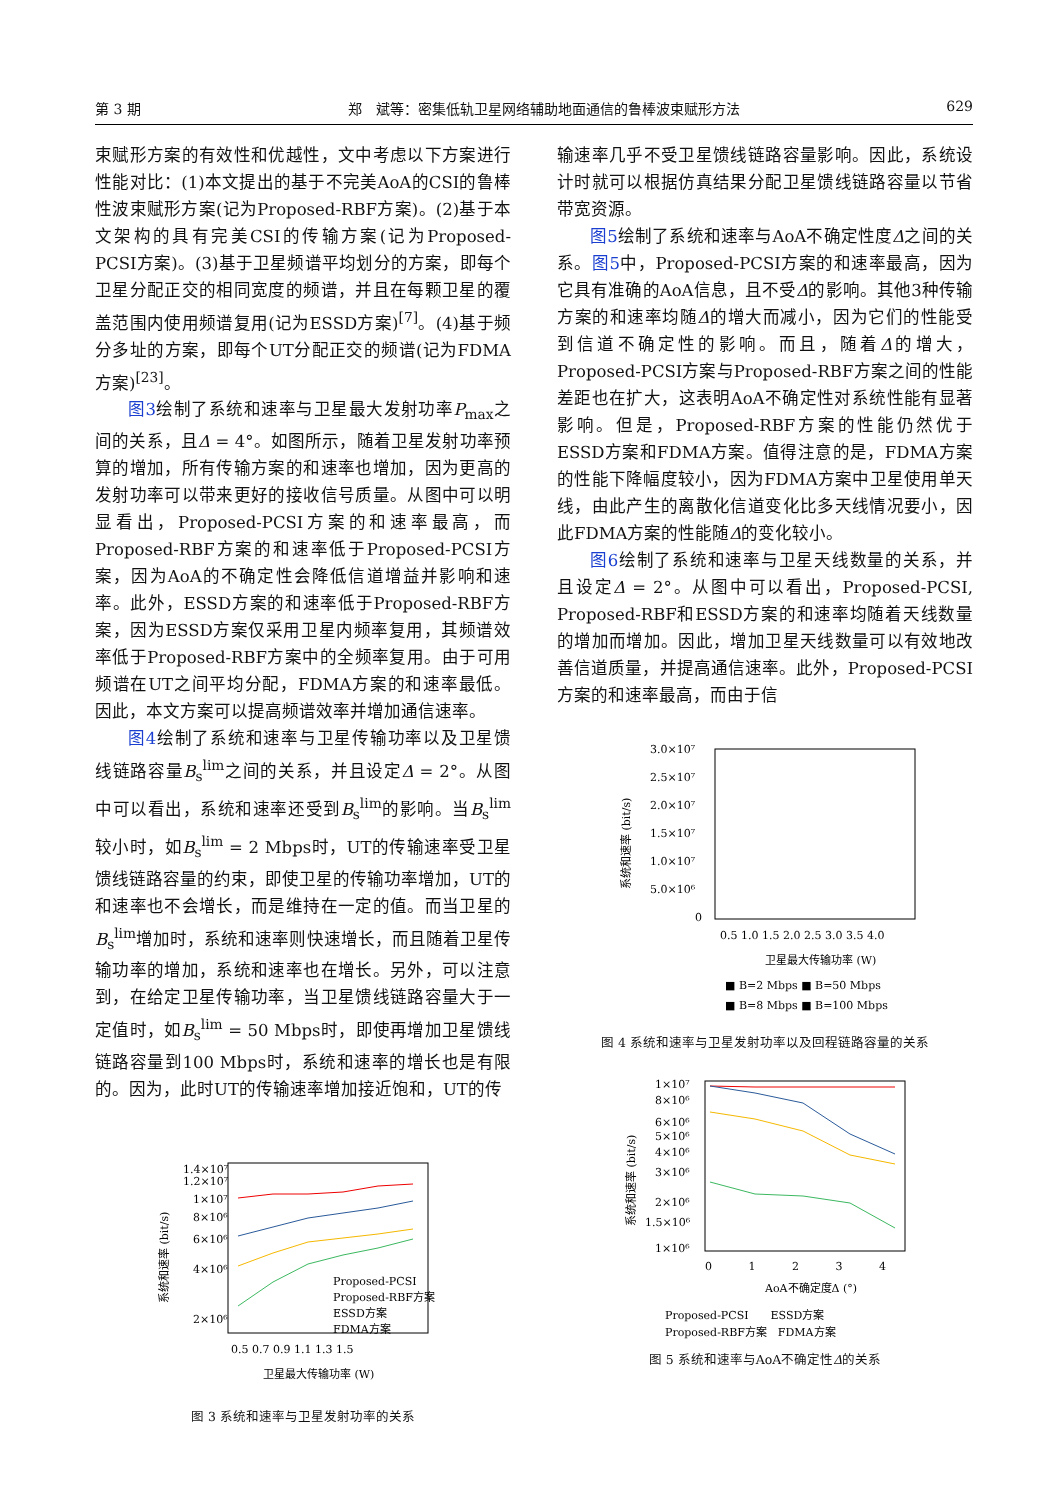第 3 期 郑　斌等：密集低轨卫星网络辅助地面通信的鲁棒波束赋形方法 629
束赋形方案的有效性和优越性，文中考虑以下方案进行性能对比：(1)本文提出的基于不完美AoA的CSI的鲁棒性波束赋形方案(记为Proposed-RBF方案)。(2)基于本文架构的具有完美CSI的传输方案(记为Proposed-PCSI方案)。(3)基于卫星频谱平均划分的方案，即每个卫星分配正交的相同宽度的频谱，并且在每颗卫星的覆盖范围内使用频谱复用(记为ESSD方案)<sup>[7]</sup>。(4)基于频分多址的方案，即每个UT分配正交的频谱(记为FDMA方案)<sup>[23]</sup>。
图3绘制了系统和速率与卫星最大发射功率P<sub>max</sub>之间的关系，且Δ = 4°。如图所示，随着卫星发射功率预算的增加，所有传输方案的和速率也增加，因为更高的发射功率可以带来更好的接收信号质量。从图中可以明显看出，Proposed-PCSI方案的和速率最高，而Proposed-RBF方案的和速率低于Proposed-PCSI方案，因为AoA的不确定性会降低信道增益并影响和速率。此外，ESSD方案的和速率低于Proposed-RBF方案，因为ESSD方案仅采用卫星内频率复用，其频谱效率低于Proposed-RBF方案中的全频率复用。由于可用频谱在UT之间平均分配，FDMA方案的和速率最低。因此，本文方案可以提高频谱效率并增加通信速率。
图4绘制了系统和速率与卫星传输功率以及卫星馈线链路容量B<sub>s</sub><sup>lim</sup>之间的关系，并且设定Δ = 2°。从图中可以看出，系统和速率还受到B<sub>s</sub><sup>lim</sup>的影响。当B<sub>s</sub><sup>lim</sup>较小时，如B<sub>s</sub><sup>lim</sup> = 2 Mbps时，UT的传输速率受卫星馈线链路容量的约束，即使卫星的传输功率增加，UT的和速率也不会增长，而是维持在一定的值。而当卫星的B<sub>s</sub><sup>lim</sup>增加时，系统和速率则快速增长，而且随着卫星传输功率的增加，系统和速率也在增长。另外，可以注意到，在给定卫星传输功率，当卫星馈线链路容量大于一定值时，如B<sub>s</sub><sup>lim</sup> = 50 Mbps时，即使再增加卫星馈线链路容量到100 Mbps时，系统和速率的增长也是有限的。因为，此时UT的传输速率增加接近饱和，UT的传
1.4×10⁷
1.2×10⁷
1×10⁷
8×10⁶
6×10⁶
4×10⁶
2×10⁶
0.5 0.7 0.9 1.1 1.3 1.5
卫星最大传输功率 (W)
Proposed-PCSI
Proposed-RBF方案
ESSD方案
FDMA方案
系统和速率 (bit/s)
图 3 系统和速率与卫星发射功率的关系
输速率几乎不受卫星馈线链路容量影响。因此，系统设计时就可以根据仿真结果分配卫星馈线链路容量以节省带宽资源。
图5绘制了系统和速率与AoA不确定性度Δ之间的关系。图5中，Proposed-PCSI方案的和速率最高，因为它具有准确的AoA信息，且不受Δ的影响。其他3种传输方案的和速率均随Δ的增大而减小，因为它们的性能受到信道不确定性的影响。而且，随着Δ的增大，Proposed-PCSI方案与Proposed-RBF方案之间的性能差距也在扩大，这表明AoA不确定性对系统性能有显著影响。但是，Proposed-RBF方案的性能仍然优于ESSD方案和FDMA方案。值得注意的是，FDMA方案的性能下降幅度较小，因为FDMA方案中卫星使用单天线，由此产生的离散化信道变化比多天线情况要小，因此FDMA方案的性能随Δ的变化较小。
图6绘制了系统和速率与卫星天线数量的关系，并且设定Δ = 2°。从图中可以看出，Proposed-PCSI, Proposed-RBF和ESSD方案的和速率均随着天线数量的增加而增加。因此，增加卫星天线数量可以有效地改善信道质量，并提高通信速率。此外，Proposed-PCSI方案的和速率最高，而由于信
3.0×10⁷
2.5×10⁷
2.0×10⁷
1.5×10⁷
1.0×10⁷
5.0×10⁶
0
0.5 1.0 1.5 2.0 2.5 3.0 3.5 4.0
卫星最大传输功率 (W)
■ B=2 Mbps ■ B=50 Mbps
■ B=8 Mbps ■ B=100 Mbps
系统和速率 (bit/s)
图 4 系统和速率与卫星发射功率以及回程链路容量的关系
1×10⁷
8×10⁶
6×10⁶
5×10⁶
4×10⁶
3×10⁶
2×10⁶
1.5×10⁶
1×10⁶
0 　　　1 　　　2 　　　3 　　　4
AoA不确定度Δ (°)
Proposed-PCSI　　ESSD方案
Proposed-RBF方案　FDMA方案
系统和速率 (bit/s)
图 5 系统和速率与AoA不确定性Δ的关系